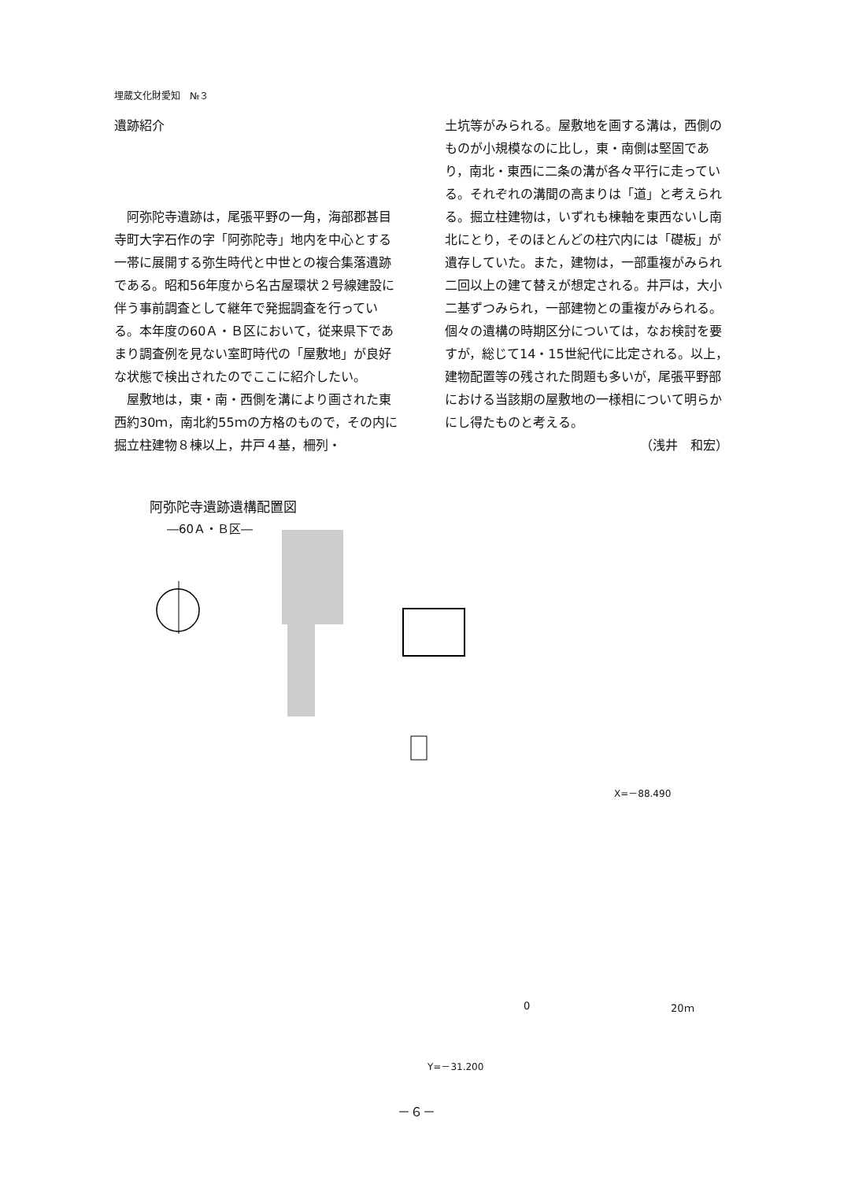埋蔵文化財愛知　№３
遺跡紹介
　阿弥陀寺遺跡は，尾張平野の一角，海部郡甚目寺町大字石作の字「阿弥陀寺」地内を中心とする一帯に展開する弥生時代と中世との複合集落遺跡である。昭和56年度から名古屋環状２号線建設に伴う事前調査として継年で発掘調査を行っている。本年度の60Ａ・Ｂ区において，従来県下であまり調査例を見ない室町時代の「屋敷地」が良好な状態で検出されたのでここに紹介したい。
　屋敷地は，東・南・西側を溝により画された東西約30ｍ，南北約55ｍの方格のもので，その内に掘立柱建物８棟以上，井戸４基，柵列・
土坑等がみられる。屋敷地を画する溝は，西側のものが小規模なのに比し，東・南側は堅固であり，南北・東西に二条の溝が各々平行に走っている。それぞれの溝間の高まりは「道」と考えられる。掘立柱建物は，いずれも棟軸を東西ないし南北にとり，そのほとんどの柱穴内には「礎板」が遺存していた。また，建物は，一部重複がみられ二回以上の建て替えが想定される。井戸は，大小二基ずつみられ，一部建物との重複がみられる。個々の遺構の時期区分については，なお検討を要すが，総じて14・15世紀代に比定される。以上，建物配置等の残された問題も多いが，尾張平野部における当該期の屋敷地の一様相について明らかにし得たものと考える。
（浅井　和宏）
阿弥陀寺遺跡遺構配置図
―60Ａ・Ｂ区―
X=－88.490
0 20ｍ
Y=－31.200
－６－